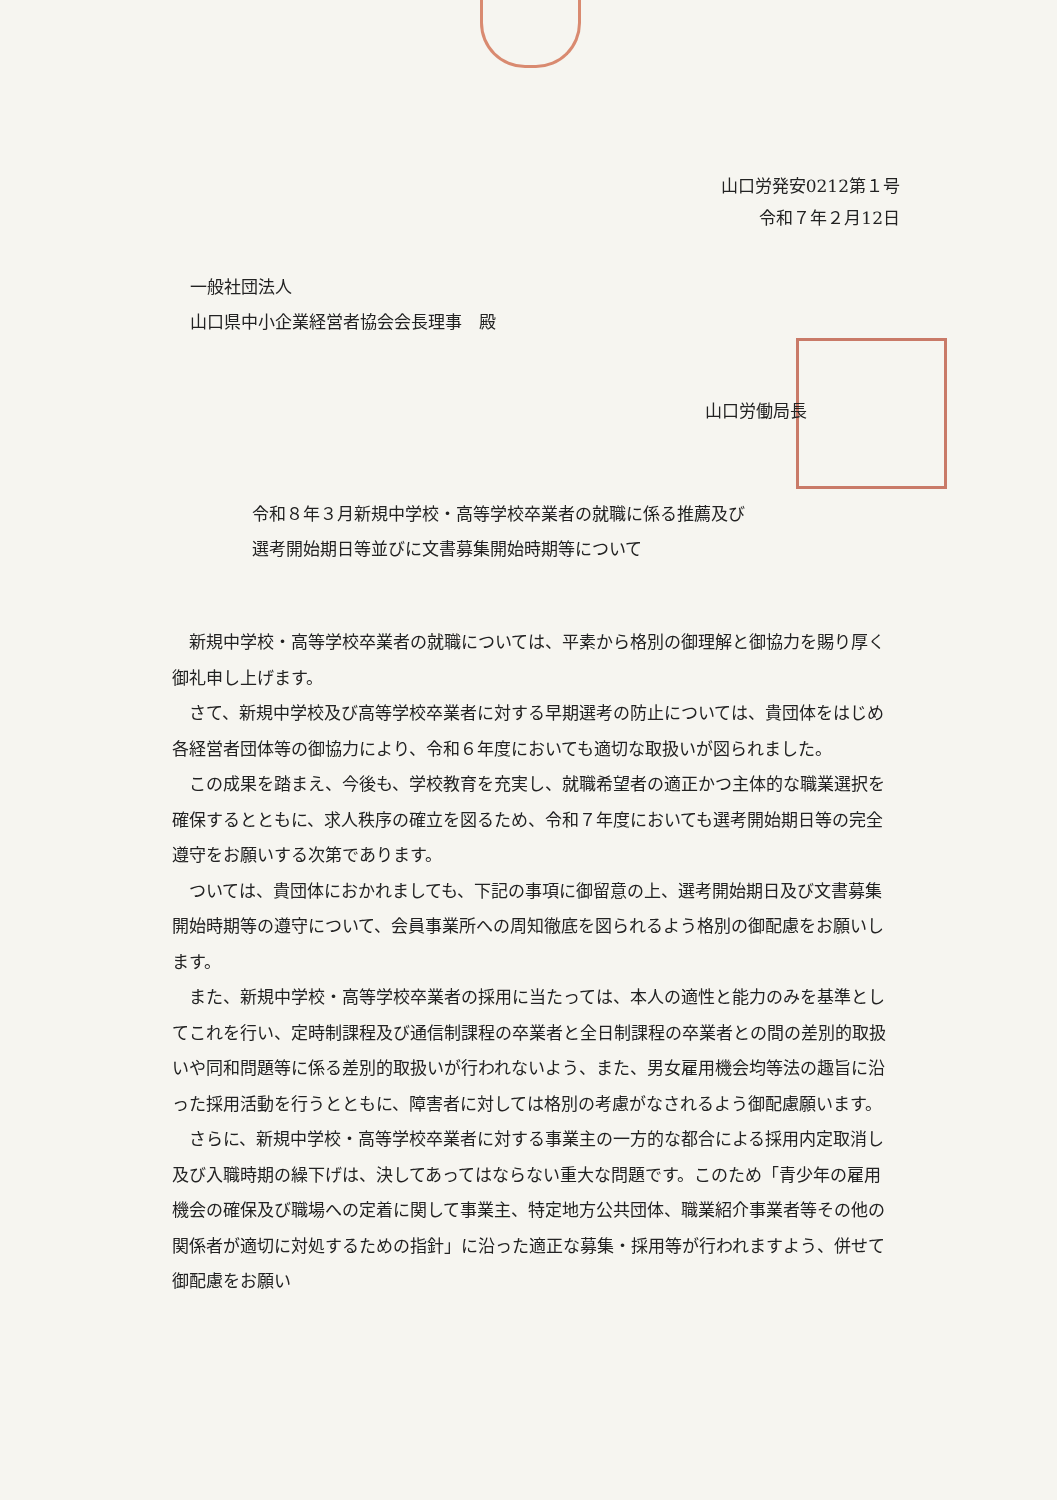山口労発安0212第１号
令和７年２月12日
一般社団法人
山口県中小企業経営者協会会長理事　殿
山口労働局長
令和８年３月新規中学校・高等学校卒業者の就職に係る推薦及び
選考開始期日等並びに文書募集開始時期等について
新規中学校・高等学校卒業者の就職については、平素から格別の御理解と御協力を賜り厚く御礼申し上げます。
さて、新規中学校及び高等学校卒業者に対する早期選考の防止については、貴団体をはじめ各経営者団体等の御協力により、令和６年度においても適切な取扱いが図られました。
この成果を踏まえ、今後も、学校教育を充実し、就職希望者の適正かつ主体的な職業選択を確保するとともに、求人秩序の確立を図るため、令和７年度においても選考開始期日等の完全遵守をお願いする次第であります。
ついては、貴団体におかれましても、下記の事項に御留意の上、選考開始期日及び文書募集開始時期等の遵守について、会員事業所への周知徹底を図られるよう格別の御配慮をお願いします。
また、新規中学校・高等学校卒業者の採用に当たっては、本人の適性と能力のみを基準としてこれを行い、定時制課程及び通信制課程の卒業者と全日制課程の卒業者との間の差別的取扱いや同和問題等に係る差別的取扱いが行われないよう、また、男女雇用機会均等法の趣旨に沿った採用活動を行うとともに、障害者に対しては格別の考慮がなされるよう御配慮願います。
さらに、新規中学校・高等学校卒業者に対する事業主の一方的な都合による採用内定取消し及び入職時期の繰下げは、決してあってはならない重大な問題です。このため「青少年の雇用機会の確保及び職場への定着に関して事業主、特定地方公共団体、職業紹介事業者等その他の関係者が適切に対処するための指針」に沿った適正な募集・採用等が行われますよう、併せて御配慮をお願い